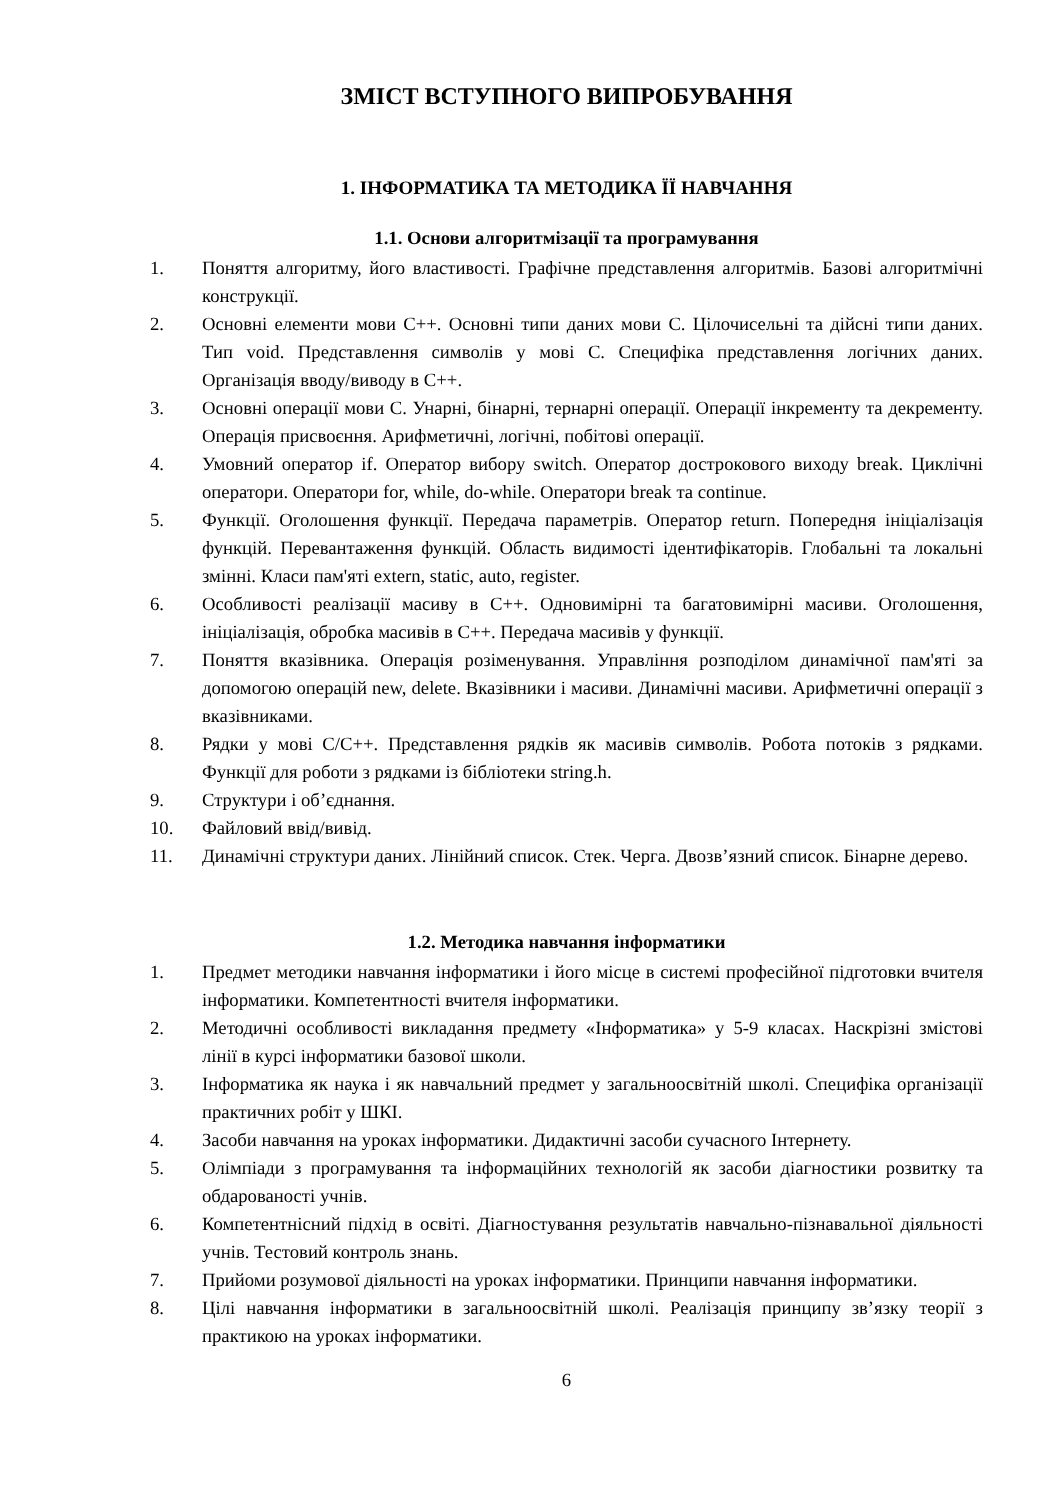ЗМІСТ ВСТУПНОГО ВИПРОБУВАННЯ
1. ІНФОРМАТИКА ТА МЕТОДИКА ЇЇ НАВЧАННЯ
1.1. Основи алгоритмізації та програмування
1. Поняття алгоритму, його властивості. Графічне представлення алгоритмів. Базові алгоритмічні конструкції.
2. Основні елементи мови С++. Основні типи даних мови С. Цілочисельні та дійсні типи даних. Тип void. Представлення символів у мові С. Специфіка представлення логічних даних. Організація вводу/виводу в С++.
3. Основні операції мови С. Унарні, бінарні, тернарні операції. Операції інкременту та декременту. Операція присвоєння. Арифметичні, логічні, побітові операції.
4. Умовний оператор if. Оператор вибору switch. Оператор дострокового виходу break. Циклічні оператори. Оператори for, while, do-while. Оператори break та continue.
5. Функції. Оголошення функції. Передача параметрів. Оператор return. Попередня ініціалізація функцій. Перевантаження функцій. Область видимості ідентифікаторів. Глобальні та локальні змінні. Класи пам'яті extern, static, auto, register.
6. Особливості реалізації масиву в С++. Одновимірні та багатовимірні масиви. Оголошення, ініціалізація, обробка масивів в С++. Передача масивів у функції.
7. Поняття вказівника. Операція розіменування. Управління розподілом динамічної пам'яті за допомогою операцій new, delete. Вказівники і масиви. Динамічні масиви. Арифметичні операції з вказівниками.
8. Рядки у мові С/С++. Представлення рядків як масивів символів. Робота потоків з рядками. Функції для роботи з рядками із бібліотеки string.h.
9. Структури і об’єднання.
10. Файловий ввід/вивід.
11. Динамічні структури даних. Лінійний список. Стек. Черга. Двозв’язний список. Бінарне дерево.
1.2. Методика навчання інформатики
1. Предмет методики навчання інформатики і його місце в системі професійної підготовки вчителя інформатики. Компетентності вчителя інформатики.
2. Методичні особливості викладання предмету «Інформатика» у 5-9 класах. Наскрізні змістові лінії в курсі інформатики базової школи.
3. Інформатика як наука і як навчальний предмет у загальноосвітній школі. Специфіка організації практичних робіт у ШКІ.
4. Засоби навчання на уроках інформатики. Дидактичні засоби сучасного Інтернету.
5. Олімпіади з програмування та інформаційних технологій як засоби діагностики розвитку та обдарованості учнів.
6. Компетентнісний підхід в освіті. Діагностування результатів навчально-пізнавальної діяльності учнів. Тестовий контроль знань.
7. Прийоми розумової діяльності на уроках інформатики. Принципи навчання інформатики.
8. Цілі навчання інформатики в загальноосвітній школі. Реалізація принципу зв’язку теорії з практикою на уроках інформатики.
6